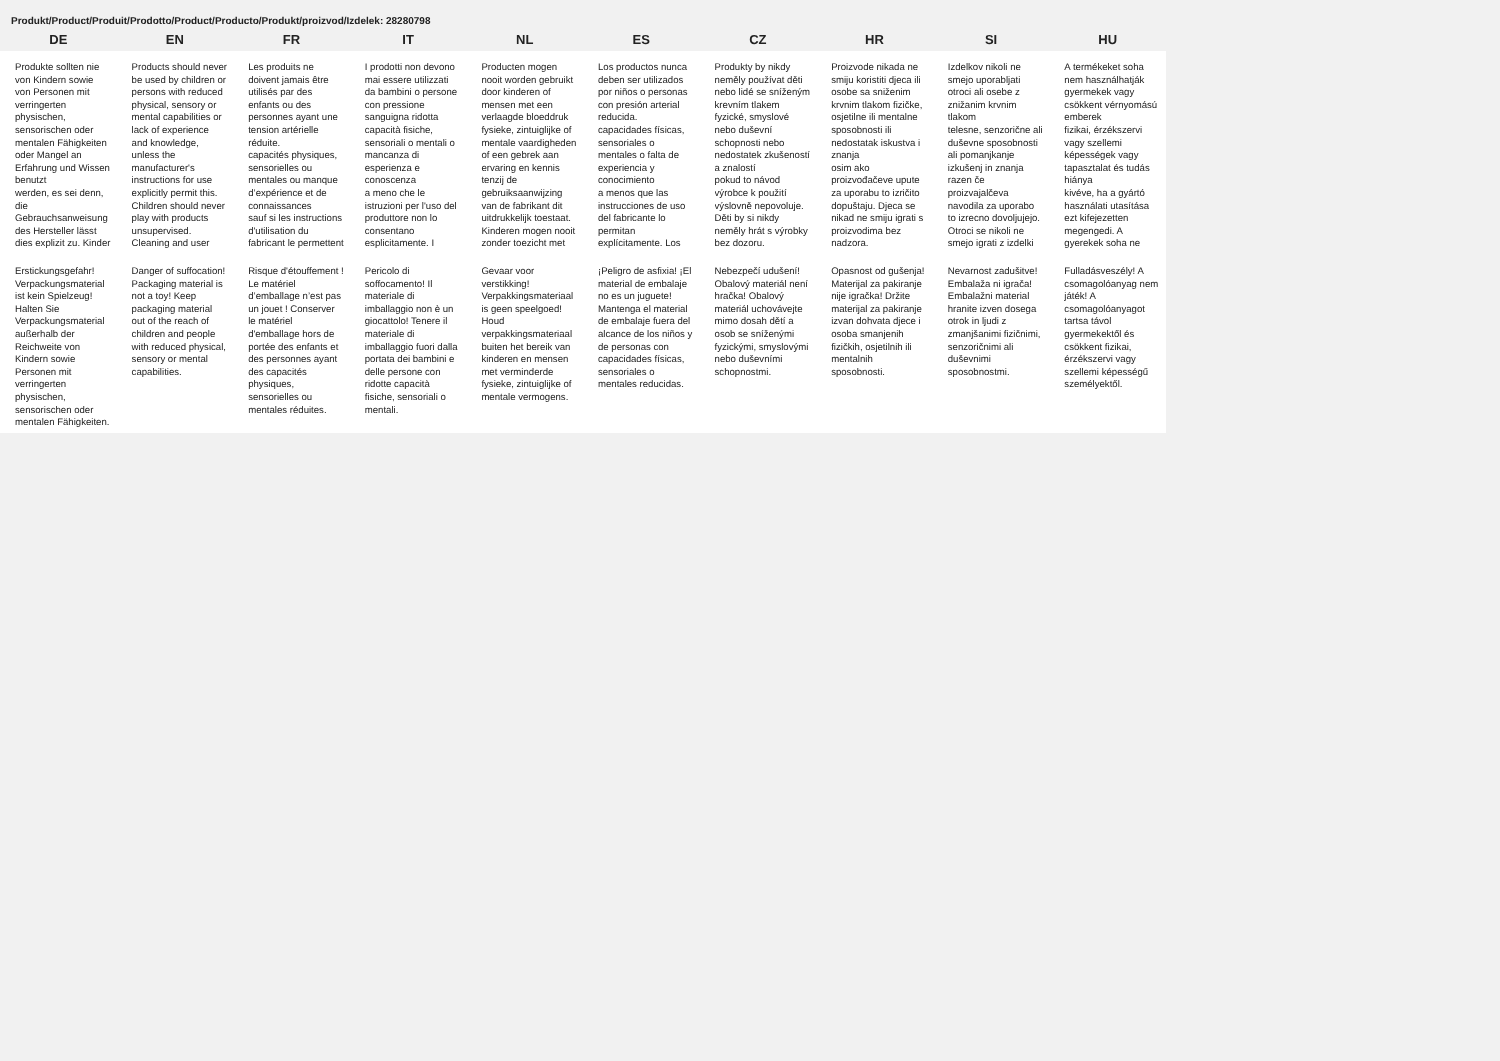Produkt/Product/Produit/Prodotto/Product/Producto/Produkt/proizvod/Izdelek: 28280798
| DE | EN | FR | IT | NL | ES | CZ | HR | SI | HU |
| --- | --- | --- | --- | --- | --- | --- | --- | --- | --- |
| Produkte sollten nie von Kindern sowie von Personen mit verringerten physischen, sensorischen oder mentalen Fähigkeiten oder Mangel an Erfahrung und Wissen benutzt werden, es sei denn, die Gebrauchsanweisung des Hersteller lässt dies explizit zu. Kinder | Products should never be used by children or persons with reduced physical, sensory or mental capabilities or lack of experience and knowledge, unless the manufacturer's instructions for use explicitly permit this. Children should never play with products unsupervised. Cleaning and user | Les produits ne doivent jamais être utilisés par des enfants ou des personnes ayant une tension artérielle réduite. capacités physiques, sensorielles ou mentales ou manque d’expérience et de connaissances sauf si les instructions d'utilisation du fabricant le permettent | I prodotti non devono mai essere utilizzati da bambini o persone con pressione sanguigna ridotta capacità fisiche, sensoriali o mentali o mancanza di esperienza e conoscenza a meno che le istruzioni per l'uso del produttore non lo consentano esplicitamente. I | Producten mogen nooit worden gebruikt door kinderen of mensen met een verlaagde bloeddruk fysieke, zintuiglijke of mentale vaardigheden of een gebrek aan ervaring en kennis tenzij de gebruiksaanwijzing van de fabrikant dit uitdrukkelijk toestaat. Kinderen mogen nooit zonder toezicht met | Los productos nunca deben ser utilizados por niños o personas con presión arterial reducida. capacidades físicas, sensoriales o mentales o falta de experiencia y conocimiento a menos que las instrucciones de uso del fabricante lo permitan explícitamente. Los | Produkty by nikdy neměly používat děti nebo lidé se sníženým krevním tlakem fyzické, smyslové nebo duševní schopnosti nebo nedostatek zkušeností a znalostí pokud to návod výrobce k použití výslovně nepovoluje. Děti by si nikdy neměly hrát s výrobky bez dozoru. | Proizvode nikada ne smiju koristiti djeca ili osobe sa sniženim krvnim tlakom fizičke, osjetilne ili mentalne sposobnosti ili nedostatak iskustva i znanja osim ako proizvođačeve upute za uporabu to izričito dopuštaju. Djeca se nikad ne smiju igrati s proizvodima bez nadzora. | Izdelkov nikoli ne smejo uporabljati otroci ali osebe z znižanim krvnim tlakom telesne, senzorične ali duševne sposobnosti ali pomanjkanje izkušenj in znanja razen če proizvajalčeva navodila za uporabo to izrecno dovoljujejo. Otroci se nikoli ne smejo igrati z izdelki | A termékeket soha nem használhatják gyermekek vagy csökkent vérnyomású emberek fizikai, érzékszervi vagy szellemi képességek vagy tapasztalat és tudás hiánya kivéve, ha a gyártó használati utasítása ezt kifejezetten megengedi. A gyerekek soha ne |
| Erstickungsgefahr! Verpackungsmaterial ist kein Spielzeug! Halten Sie Verpackungsmaterial außerhalb der Reichweite von Kindern sowie Personen mit verringerten physischen, sensorischen oder mentalen Fähigkeiten. | Danger of suffocation! Packaging material is not a toy! Keep packaging material out of the reach of children and people with reduced physical, sensory or mental capabilities. | Risque d'étouffement ! Le matériel d’emballage n’est pas un jouet ! Conserver le matériel d'emballage hors de portée des enfants et des personnes ayant des capacités physiques, sensorielles ou mentales réduites. | Pericolo di soffocamento! Il materiale di imballaggio non è un giocattolo! Tenere il materiale di imballaggio fuori dalla portata dei bambini e delle persone con ridotte capacità fisiche, sensoriali o mentali. | Gevaar voor verstikking! Verpakkingsmateriaal is geen speelgoed! Houd verpakkingsmateriaal buiten het bereik van kinderen en mensen met verminderde fysieke, zintuiglijke of mentale vermogens. | ¡Peligro de asfixia! ¡El material de embalaje no es un juguete! Mantenga el material de embalaje fuera del alcance de los niños y de personas con capacidades físicas, sensoriales o mentales reducidas. | Nebezpečí udušení! Obalový materiál není hračka! Obalový materiál uchovávejte mimo dosah dětí a osob se sníženými fyzickými, smyslovými nebo duševními schopnostmi. | Opasnost od gušenja! Materijal za pakiranje nije igračka! Držite materijal za pakiranje izvan dohvata djece i osoba smanjenih fizičkih, osjetilnih ili mentalnih sposobnosti. | Nevarnost zadušitve! Embalaža ni igrača! Embalažni material hranite izven dosega otrok in ljudi z zmanjšanimi fizičnimi, senzoričnimi ali duševnimi sposobnostmi. | Fulladásveszély! A csomagolóanyag nem játék! A csomagolóanyagot tartsa távol gyermekektől és csökkent fizikai, érzékszervi vagy szellemi képességű személyektől. |